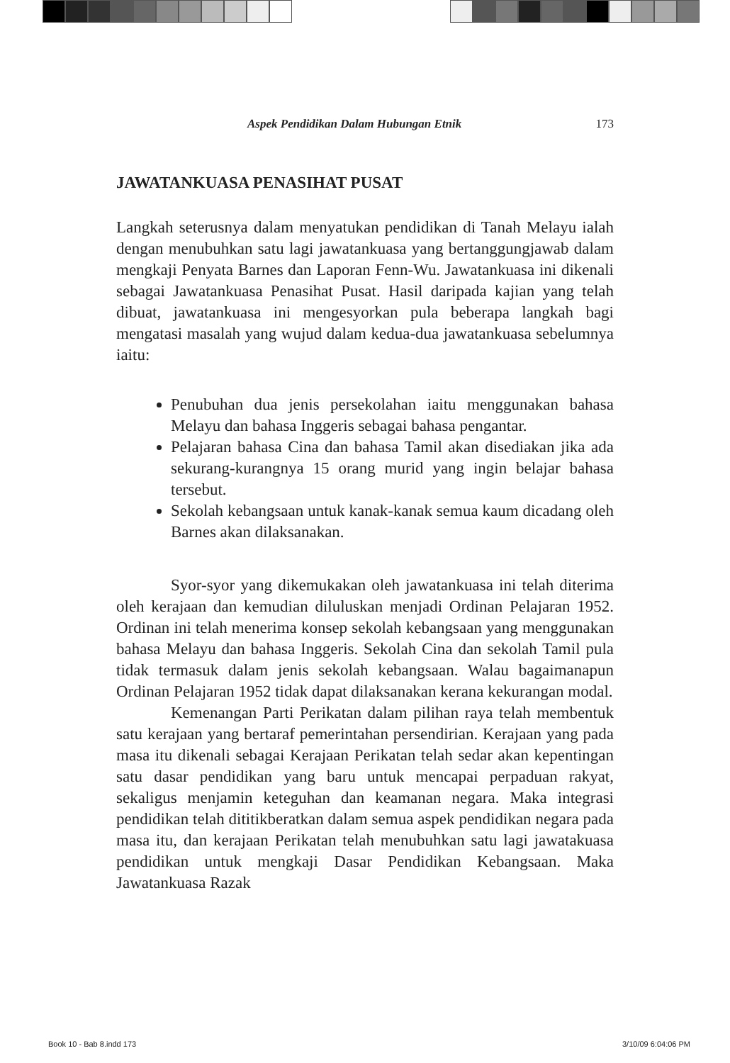Aspek Pendidikan Dalam Hubungan Etnik 173
JAWATANKUASA PENASIHAT PUSAT
Langkah seterusnya dalam menyatukan pendidikan di Tanah Melayu ialah dengan menubuhkan satu lagi jawatankuasa yang bertanggungjawab dalam mengkaji Penyata Barnes dan Laporan Fenn-Wu. Jawatankuasa ini dikenali sebagai Jawatankuasa Penasihat Pusat. Hasil daripada kajian yang telah dibuat, jawatankuasa ini mengesyorkan pula beberapa langkah bagi mengatasi masalah yang wujud dalam kedua-dua jawatankuasa sebelumnya iaitu:
Penubuhan dua jenis persekolahan iaitu menggunakan bahasa Melayu dan bahasa Inggeris sebagai bahasa pengantar.
Pelajaran bahasa Cina dan bahasa Tamil akan disediakan jika ada sekurang-kurangnya 15 orang murid yang ingin belajar bahasa tersebut.
Sekolah kebangsaan untuk kanak-kanak semua kaum dicadang oleh Barnes akan dilaksanakan.
Syor-syor yang dikemukakan oleh jawatankuasa ini telah diterima oleh kerajaan dan kemudian diluluskan menjadi Ordinan Pelajaran 1952. Ordinan ini telah menerima konsep sekolah kebangsaan yang menggunakan bahasa Melayu dan bahasa Inggeris. Sekolah Cina dan sekolah Tamil pula tidak termasuk dalam jenis sekolah kebangsaan. Walau bagaimanapun Ordinan Pelajaran 1952 tidak dapat dilaksanakan kerana kekurangan modal.
Kemenangan Parti Perikatan dalam pilihan raya telah membentuk satu kerajaan yang bertaraf pemerintahan persendirian. Kerajaan yang pada masa itu dikenali sebagai Kerajaan Perikatan telah sedar akan kepentingan satu dasar pendidikan yang baru untuk mencapai perpaduan rakyat, sekaligus menjamin keteguhan dan keamanan negara. Maka integrasi pendidikan telah dititikberatkan dalam semua aspek pendidikan negara pada masa itu, dan kerajaan Perikatan telah menubuhkan satu lagi jawatakuasa pendidikan untuk mengkaji Dasar Pendidikan Kebangsaan. Maka Jawatankuasa Razak
Book 10 - Bab 8.indd 173 3/10/09 6:04:06 PM